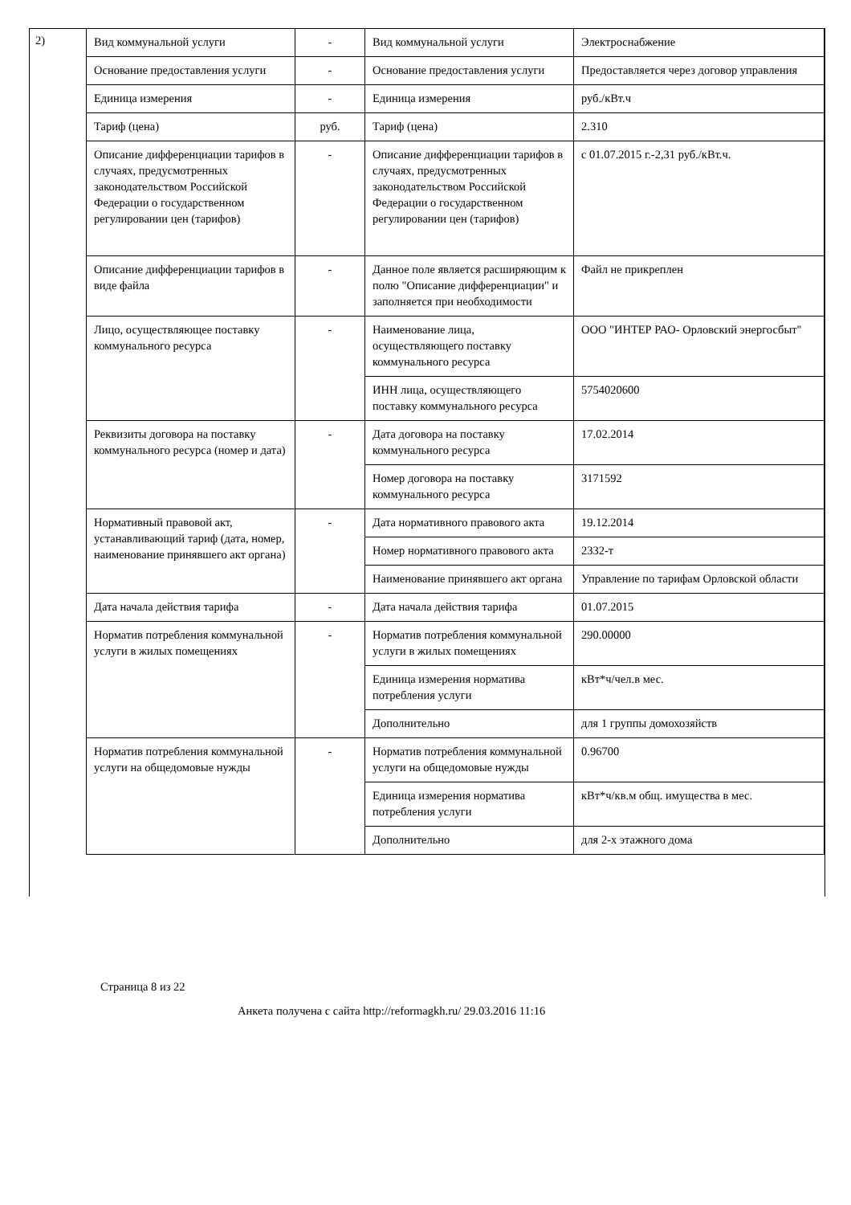2)
| Вид коммунальной услуги | - | Вид коммунальной услуги | Электроснабжение |
| Основание предоставления услуги | - | Основание предоставления услуги | Предоставляется через договор управления |
| Единица измерения | - | Единица измерения | руб./кВт.ч |
| Тариф (цена) | руб. | Тариф (цена) | 2.310 |
| Описание дифференциации тарифов в случаях, предусмотренных законодательством Российской Федерации о государственном регулировании цен (тарифов) | - | Описание дифференциации тарифов в случаях, предусмотренных законодательством Российской Федерации о государственном регулировании цен (тарифов) | с 01.07.2015 г.-2,31 руб./кВт.ч. |
| Описание дифференциации тарифов в виде файла | - | Данное поле является расширяющим к полю "Описание дифференциации" и заполняется при необходимости | Файл не прикреплен |
| Лицо, осуществляющее поставку коммунального ресурса | - | Наименование лица, осуществляющего поставку коммунального ресурса | ООО "ИНТЕР РАО- Орловский энергосбыт" |
| | | ИНН лица, осуществляющего поставку коммунального ресурса | 5754020600 |
| Реквизиты договора на поставку коммунального ресурса (номер и дата) | - | Дата договора на поставку коммунального ресурса | 17.02.2014 |
| | | Номер договора на поставку коммунального ресурса | 3171592 |
| Нормативный правовой акт, устанавливающий тариф (дата, номер, наименование принявшего акт органа) | - | Дата нормативного правового акта | 19.12.2014 |
| | | Номер нормативного правового акта | 2332-т |
| | | Наименование принявшего акт органа | Управление по тарифам Орловской области |
| Дата начала действия тарифа | - | Дата начала действия тарифа | 01.07.2015 |
| Норматив потребления коммунальной услуги в жилых помещениях | - | Норматив потребления коммунальной услуги в жилых помещениях | 290.00000 |
| | | Единица измерения норматива потребления услуги | кВт*ч/чел.в мес. |
| | | Дополнительно | для 1 группы домохозяйств |
| Норматив потребления коммунальной услуги на общедомовые нужды | - | Норматив потребления коммунальной услуги на общедомовые нужды | 0.96700 |
| | | Единица измерения норматива потребления услуги | кВт*ч/кв.м общ. имущества в мес. |
| | | Дополнительно | для 2-х этажного дома |
Страница 8 из 22
Анкета получена с сайта http://reformagkh.ru/ 29.03.2016 11:16